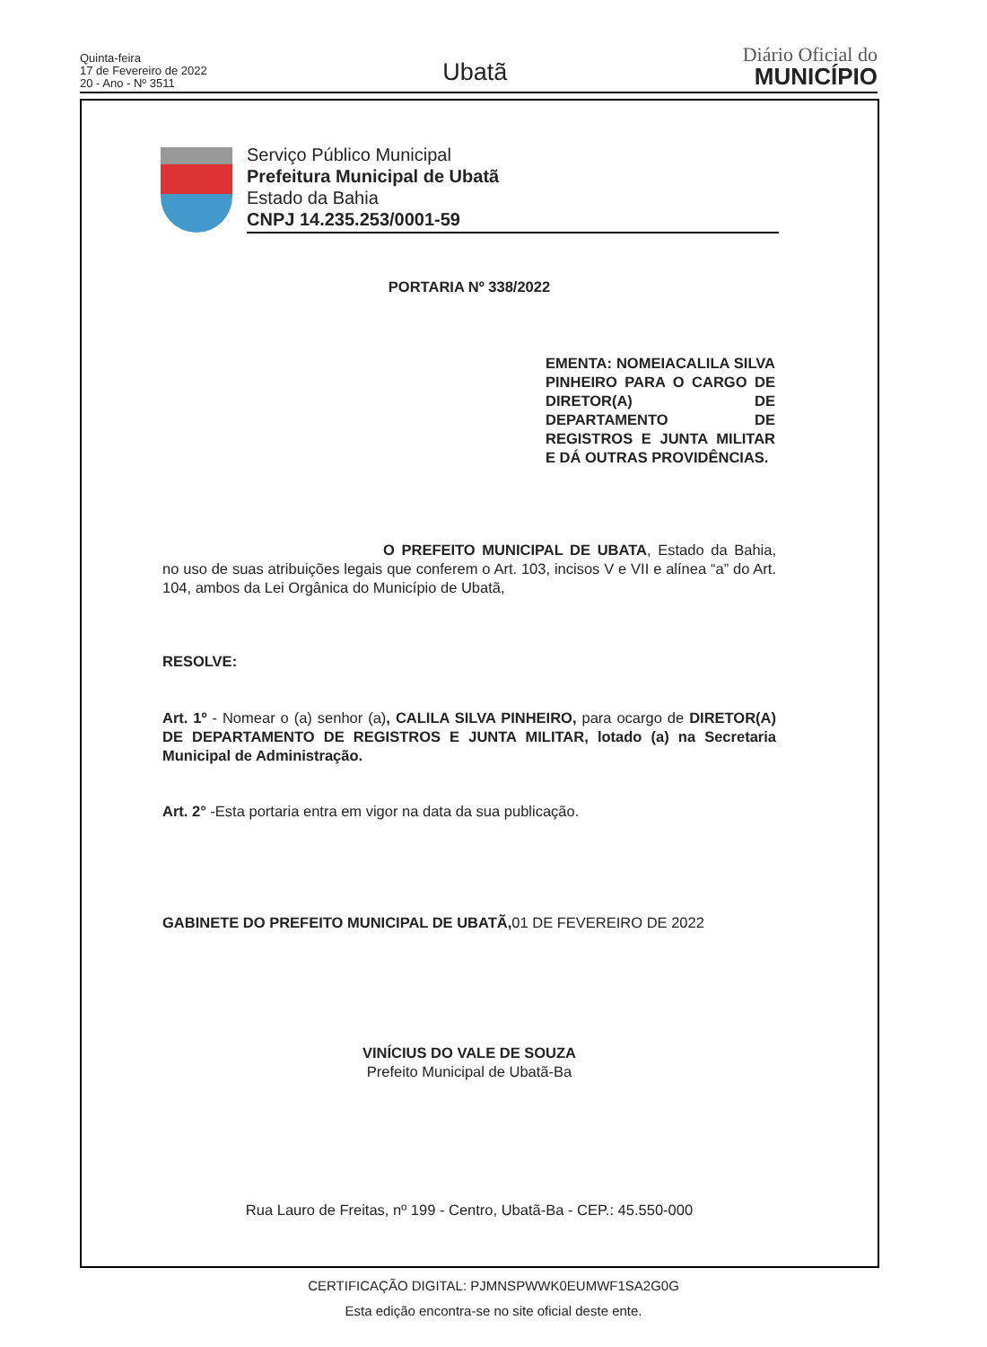Quinta-feira
17 de Fevereiro de 2022
20 - Ano - Nº 3511
Ubatã
Diário Oficial do
MUNICÍPIO
Serviço Público Municipal
Prefeitura Municipal de Ubatã
Estado da Bahia
CNPJ 14.235.253/0001-59
PORTARIA Nº 338/2022
EMENTA: NOMEIACALILA SILVA PINHEIRO PARA O CARGO DE DIRETOR(A) DE DEPARTAMENTO DE REGISTROS E JUNTA MILITAR E DÁ OUTRAS PROVIDÊNCIAS.
O PREFEITO MUNICIPAL DE UBATA, Estado da Bahia, no uso de suas atribuições legais que conferem o Art. 103, incisos V e VII e alínea “a” do Art. 104, ambos da Lei Orgânica do Município de Ubatã,
RESOLVE:
Art. 1º - Nomear o (a) senhor (a), CALILA SILVA PINHEIRO, para ocargo de DIRETOR(A) DE DEPARTAMENTO DE REGISTROS E JUNTA MILITAR, lotado (a) na Secretaria Municipal de Administração.
Art. 2° -Esta portaria entra em vigor na data da sua publicação.
GABINETE DO PREFEITO MUNICIPAL DE UBATÃ, 01 DE FEVEREIRO DE 2022
VINÍCIUS DO VALE DE SOUZA
Prefeito Municipal de Ubatã-Ba
Rua Lauro de Freitas, nº 199 - Centro, Ubatã-Ba - CEP.: 45.550-000
CERTIFICAÇÃO DIGITAL: PJMNSPWWK0EUMWF1SA2G0G
Esta edição encontra-se no site oficial deste ente.